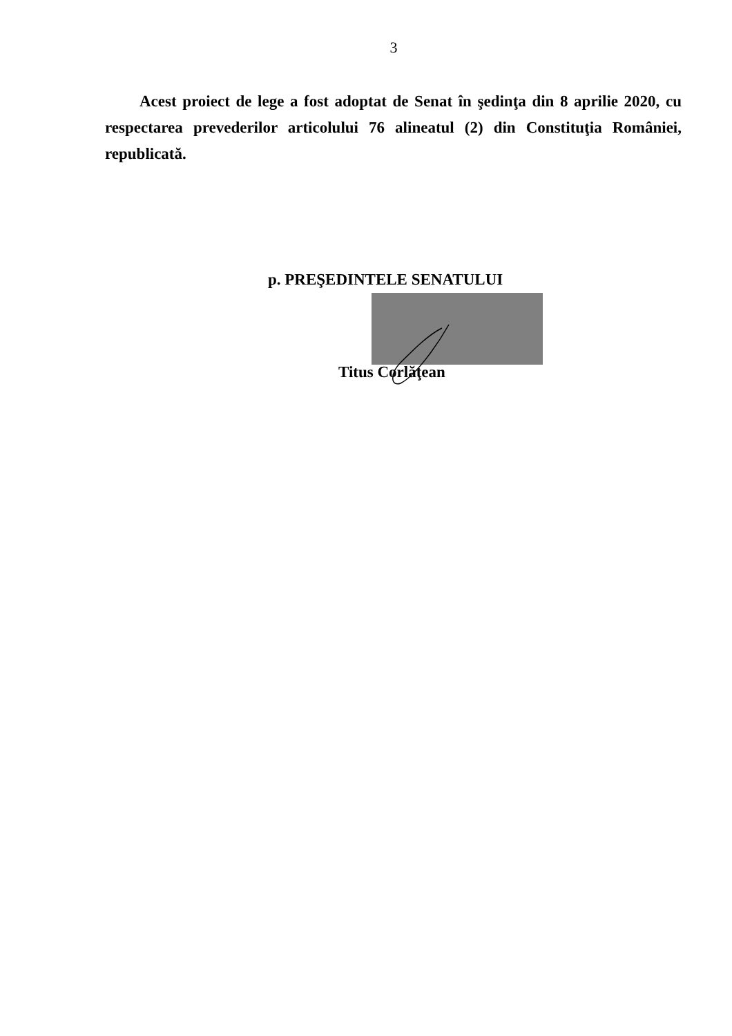3
Acest proiect de lege a fost adoptat de Senat în şedinţa din 8 aprilie 2020, cu respectarea prevederilor articolului 76 alineatul (2) din Constituţia României, republicată.
p. PREŞEDINTELE SENATULUI
Titus Corlăţean